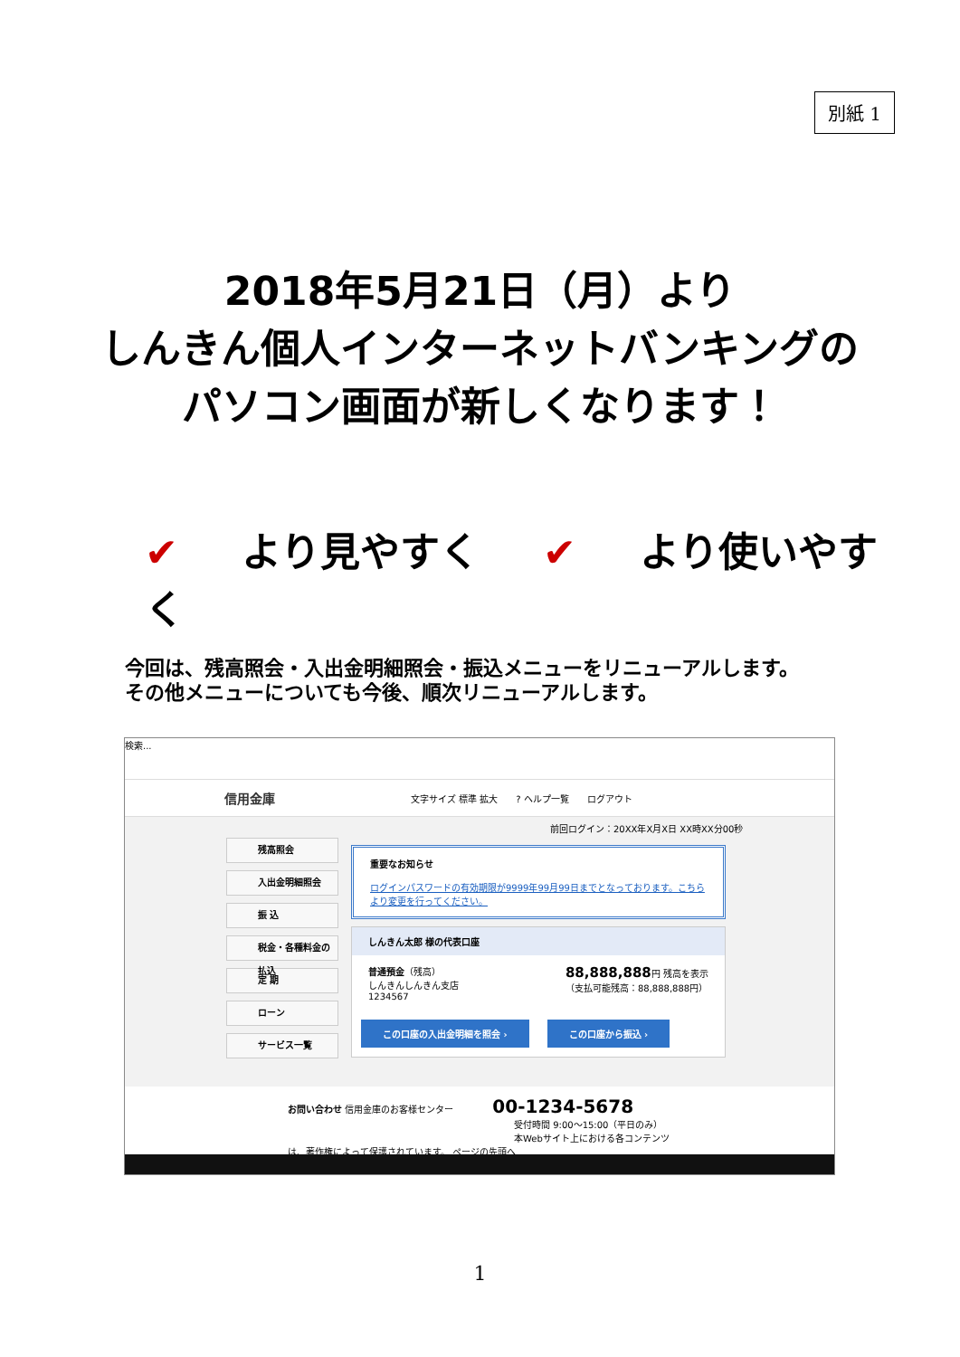別紙 1
2018年5月21日（月）より
しんきん個人インターネットバンキングの
パソコン画面が新しくなります！
✔ より見やすく ✔ より使いやすく
今回は、残高照会・入出金明細照会・振込メニューをリニューアルします。
その他メニューについても今後、順次リニューアルします。
検索...
信用金庫 文字サイズ 標準 拡大? ヘルプ一覧 ログアウト
前回ログイン：20XX年X月X日 XX時XX分00秒
残高照会
入出金明細照会
振 込
税金・各種料金の払込
定 期
ローン
サービス一覧
重要なお知らせ
ログインパスワードの有効期限が9999年99月99日までとなっております。こちらより変更を行ってください。
しんきん太郎 様の代表口座
普通預金（残高）
しんきんしんきん支店
1234567
88,888,888円 残高を表示
（支払可能残高：88,888,888円）
この口座の入出金明細を照会 › この口座から振込 ›
お問い合わせ 信用金庫のお客様センター 00-1234-5678
受付時間 9:00〜15:00（平日のみ）
本Webサイト上における各コンテンツは、著作権によって保護されています。 ページの先頭へ
1